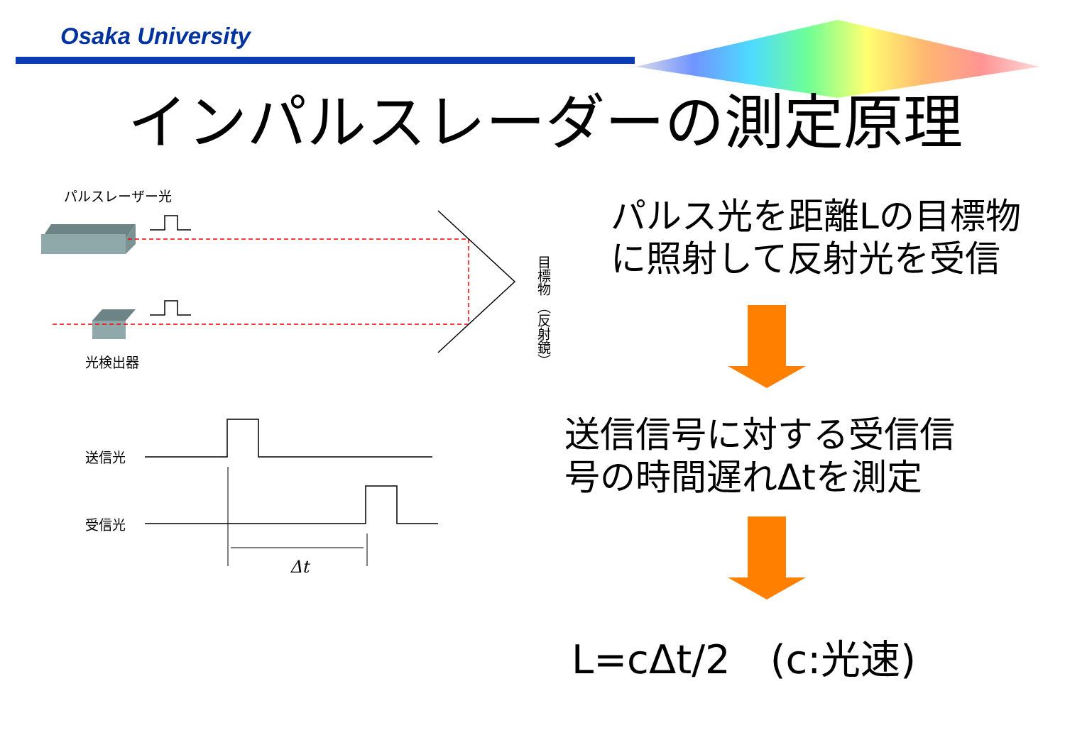Osaka University
インパルスレーダーの測定原理
パルスレーザー光
光検出器
目標物 （反射鏡）
送信光
受信光
Δt
パルス光を距離Lの目標物
に照射して反射光を受信
送信信号に対する受信信
号の時間遅れΔtを測定
L=cΔt/2　(c:光速)